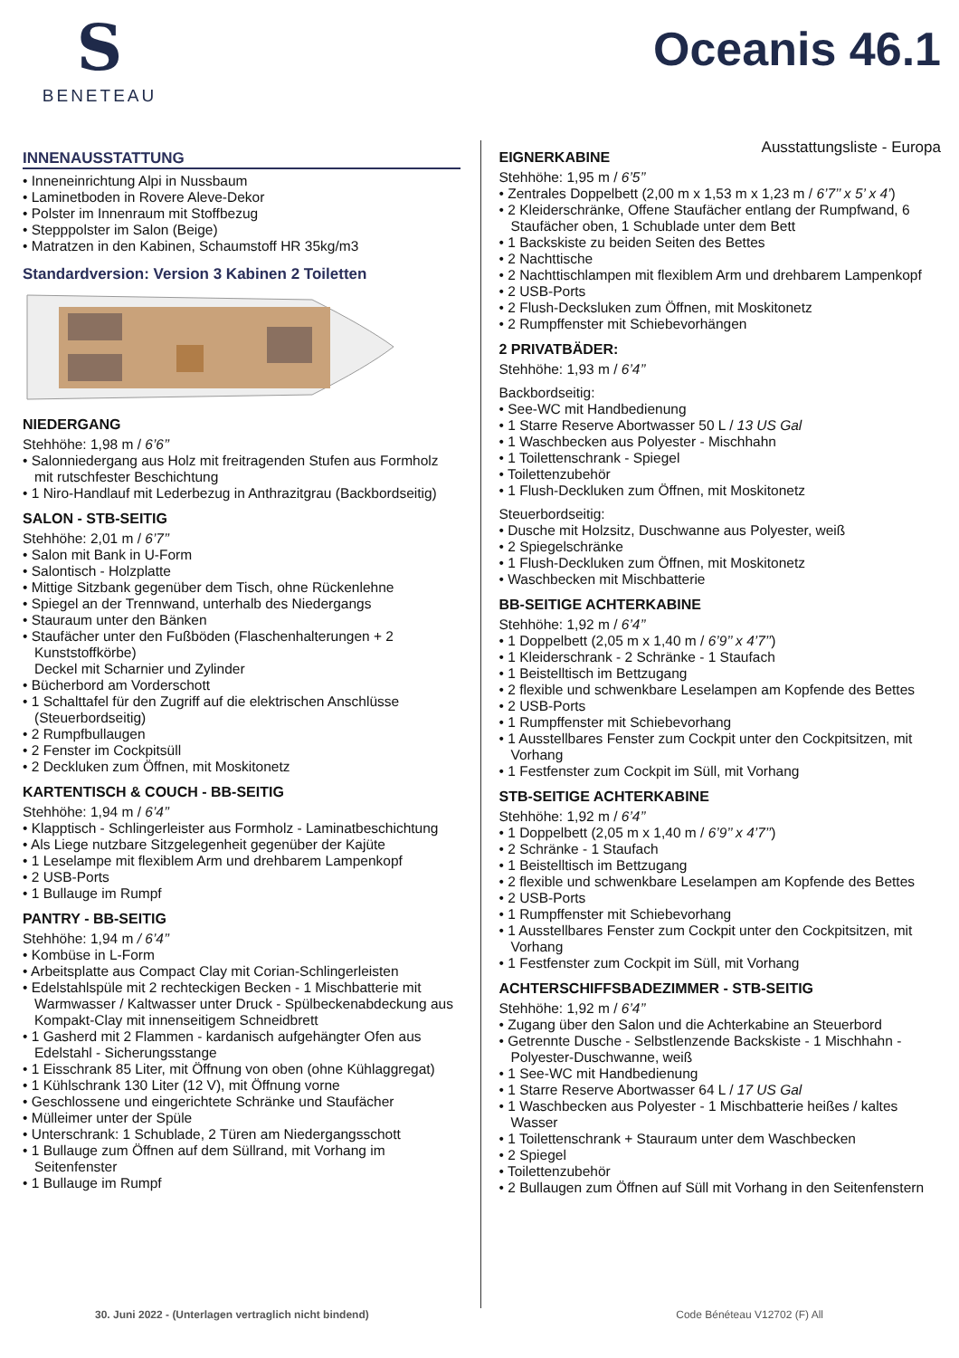S
BENETEAU
Oceanis 46.1
Ausstattungsliste - Europa
INNENAUSSTATTUNG
• Inneneinrichtung Alpi in Nussbaum
• Laminetboden in Rovere Aleve-Dekor
• Polster im Innenraum mit Stoffbezug
• Stepppolster im Salon (Beige)
• Matratzen in den Kabinen, Schaumstoff HR 35kg/m3
Standardversion: Version 3 Kabinen 2 Toiletten
NIEDERGANG
Stehhöhe: 1,98 m / 6’6’’
• Salonniedergang aus Holz mit freitragenden Stufen aus Formholz mit rutschfester Beschichtung
• 1 Niro-Handlauf mit Lederbezug in Anthrazitgrau (Backbordseitig)
SALON - STB-SEITIG
Stehhöhe: 2,01 m / 6’7’’
• Salon mit Bank in U-Form
• Salontisch - Holzplatte
• Mittige Sitzbank gegenüber dem Tisch, ohne Rückenlehne
• Spiegel an der Trennwand, unterhalb des Niedergangs
• Stauraum unter den Bänken
• Staufächer unter den Fußböden (Flaschenhalterungen + 2 Kunststoffkörbe)
Deckel mit Scharnier und Zylinder
• Bücherbord am Vorderschott
• 1 Schalttafel für den Zugriff auf die elektrischen Anschlüsse (Steuerbordseitig)
• 2 Rumpfbullaugen
• 2 Fenster im Cockpitsüll
• 2 Deckluken zum Öffnen, mit Moskitonetz
KARTENTISCH & COUCH - BB-SEITIG
Stehhöhe: 1,94 m / 6’4’’
• Klapptisch - Schlingerleister aus Formholz - Laminatbeschichtung
• Als Liege nutzbare Sitzgelegenheit gegenüber der Kajüte
• 1 Leselampe mit flexiblem Arm und drehbarem Lampenkopf
• 2 USB-Ports
• 1 Bullauge im Rumpf
PANTRY - BB-SEITIG
Stehhöhe: 1,94 m / 6’4’’
• Kombüse in L-Form
• Arbeitsplatte aus Compact Clay mit Corian-Schlingerleisten
• Edelstahlspüle mit 2 rechteckigen Becken - 1 Mischbatterie mit Warmwasser / Kaltwasser unter Druck - Spülbeckenabdeckung aus Kompakt-Clay mit innenseitigem Schneidbrett
• 1 Gasherd mit 2 Flammen - kardanisch aufgehängter Ofen aus Edelstahl - Sicherungsstange
• 1 Eisschrank 85 Liter, mit Öffnung von oben (ohne Kühlaggregat)
• 1 Kühlschrank 130 Liter (12 V), mit Öffnung vorne
• Geschlossene und eingerichtete Schränke und Staufächer
• Mülleimer unter der Spüle
• Unterschrank: 1 Schublade, 2 Türen am Niedergangsschott
• 1 Bullauge zum Öffnen auf dem Süllrand, mit Vorhang im Seitenfenster
• 1 Bullauge im Rumpf
EIGNERKABINE
Stehhöhe: 1,95 m / 6’5’’
• Zentrales Doppelbett (2,00 m x 1,53 m x 1,23 m / 6’7’’ x 5’ x 4’)
• 2 Kleiderschränke, Offene Staufächer entlang der Rumpfwand, 6 Staufächer oben, 1 Schublade unter dem Bett
• 1 Backskiste zu beiden Seiten des Bettes
• 2 Nachttische
• 2 Nachttischlampen mit flexiblem Arm und drehbarem Lampenkopf
• 2 USB-Ports
• 2 Flush-Decksluken zum Öffnen, mit Moskitonetz
• 2 Rumpffenster mit Schiebevorhängen
2 PRIVATBÄDER:
Stehhöhe: 1,93 m / 6’4’’
Backbordseitig:
• See-WC mit Handbedienung
• 1 Starre Reserve Abortwasser 50 L / 13 US Gal
• 1 Waschbecken aus Polyester - Mischhahn
• 1 Toilettenschrank - Spiegel
• Toilettenzubehör
• 1 Flush-Deckluken zum Öffnen, mit Moskitonetz
Steuerbordseitig:
• Dusche mit Holzsitz, Duschwanne aus Polyester, weiß
• 2 Spiegelschränke
• 1 Flush-Deckluken zum Öffnen, mit Moskitonetz
• Waschbecken mit Mischbatterie
BB-SEITIGE ACHTERKABINE
Stehhöhe: 1,92 m / 6’4’’
• 1 Doppelbett (2,05 m x 1,40 m / 6’9’’ x 4’7’’)
• 1 Kleiderschrank - 2 Schränke - 1 Staufach
• 1 Beistelltisch im Bettzugang
• 2 flexible und schwenkbare Leselampen am Kopfende des Bettes
• 2 USB-Ports
• 1 Rumpffenster mit Schiebevorhang
• 1 Ausstellbares Fenster zum Cockpit unter den Cockpitsitzen, mit Vorhang
• 1 Festfenster zum Cockpit im Süll, mit Vorhang
STB-SEITIGE ACHTERKABINE
Stehhöhe: 1,92 m / 6’4’’
• 1 Doppelbett (2,05 m x 1,40 m / 6’9’’ x 4’7’’)
• 2 Schränke - 1 Staufach
• 1 Beistelltisch im Bettzugang
• 2 flexible und schwenkbare Leselampen am Kopfende des Bettes
• 2 USB-Ports
• 1 Rumpffenster mit Schiebevorhang
• 1 Ausstellbares Fenster zum Cockpit unter den Cockpitsitzen, mit Vorhang
• 1 Festfenster zum Cockpit im Süll, mit Vorhang
ACHTERSCHIFFSBADEZIMMER - STB-SEITIG
Stehhöhe: 1,92 m / 6’4’’
• Zugang über den Salon und die Achterkabine an Steuerbord
• Getrennte Dusche - Selbstlenzende Backskiste - 1 Mischhahn - Polyester-Duschwanne, weiß
• 1 See-WC mit Handbedienung
• 1 Starre Reserve Abortwasser 64 L / 17 US Gal
• 1 Waschbecken aus Polyester - 1 Mischbatterie heißes / kaltes Wasser
• 1 Toilettenschrank + Stauraum unter dem Waschbecken
• 2 Spiegel
• Toilettenzubehör
• 2 Bullaugen zum Öffnen auf Süll mit Vorhang in den Seitenfenstern
30. Juni 2022 - (Unterlagen vertraglich nicht bindend) Code Bénéteau V12702 (F) All